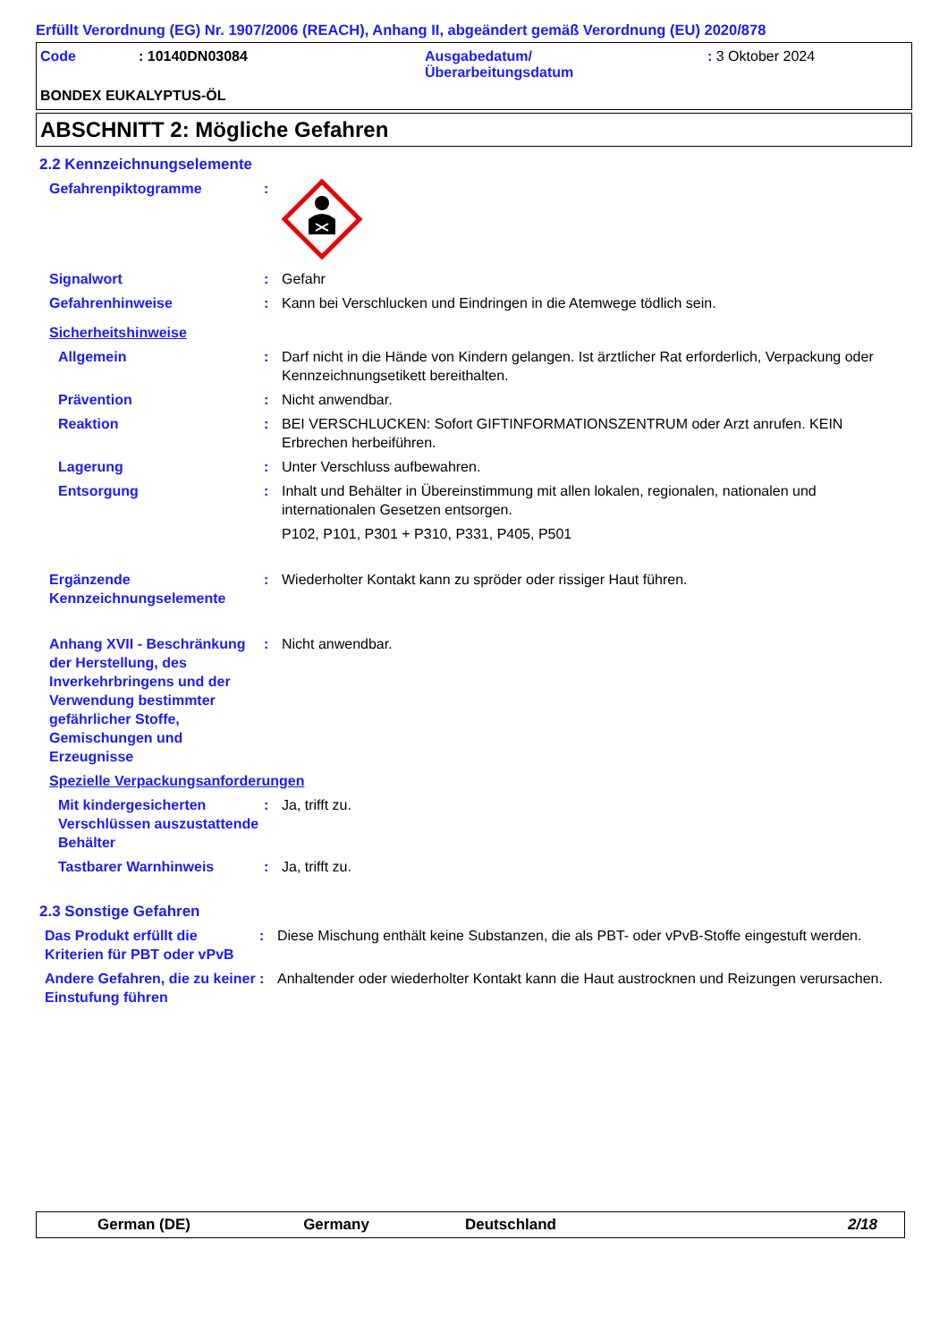Erfüllt Verordnung (EG) Nr. 1907/2006 (REACH), Anhang II, abgeändert gemäß Verordnung (EU) 2020/878
Code : 10140DN03084 Ausgabedatum/
Überarbeitungsdatum
: 3 Oktober 2024
BONDEX EUKALYPTUS-ÖL
ABSCHNITT 2: Mögliche Gefahren
2.2 Kennzeichnungselemente
Gefahrenpiktogramme :
Signalwort : Gefahr
Gefahrenhinweise : Kann bei Verschlucken und Eindringen in die Atemwege tödlich sein.
Sicherheitshinweise
Allgemein : Darf nicht in die Hände von Kindern gelangen. Ist ärztlicher Rat erforderlich, Verpackung oder Kennzeichnungsetikett bereithalten.
Prävention : Nicht anwendbar.
Reaktion : BEI VERSCHLUCKEN: Sofort GIFTINFORMATIONSZENTRUM oder Arzt anrufen. KEIN Erbrechen herbeiführen.
Lagerung : Unter Verschluss aufbewahren.
Entsorgung : Inhalt und Behälter in Übereinstimmung mit allen lokalen, regionalen, nationalen und internationalen Gesetzen entsorgen.
P102, P101, P301 + P310, P331, P405, P501
Ergänzende Kennzeichnungselemente
: Wiederholter Kontakt kann zu spröder oder rissiger Haut führen.
Anhang XVII - Beschränkung der Herstellung, des Inverkehrbringens und der Verwendung bestimmter gefährlicher Stoffe, Gemischungen und Erzeugnisse
: Nicht anwendbar.
Spezielle Verpackungsanforderungen
Mit kindergesicherten Verschlüssen auszustattende Behälter
: Ja, trifft zu.
Tastbarer Warnhinweis : Ja, trifft zu.
2.3 Sonstige Gefahren
Das Produkt erfüllt die Kriterien für PBT oder vPvB
: Diese Mischung enthält keine Substanzen, die als PBT- oder vPvB-Stoffe eingestuft werden.
Andere Gefahren, die zu keiner Einstufung führen
: Anhaltender oder wiederholter Kontakt kann die Haut austrocknen und Reizungen verursachen.
German (DE) Germany Deutschland 2/18